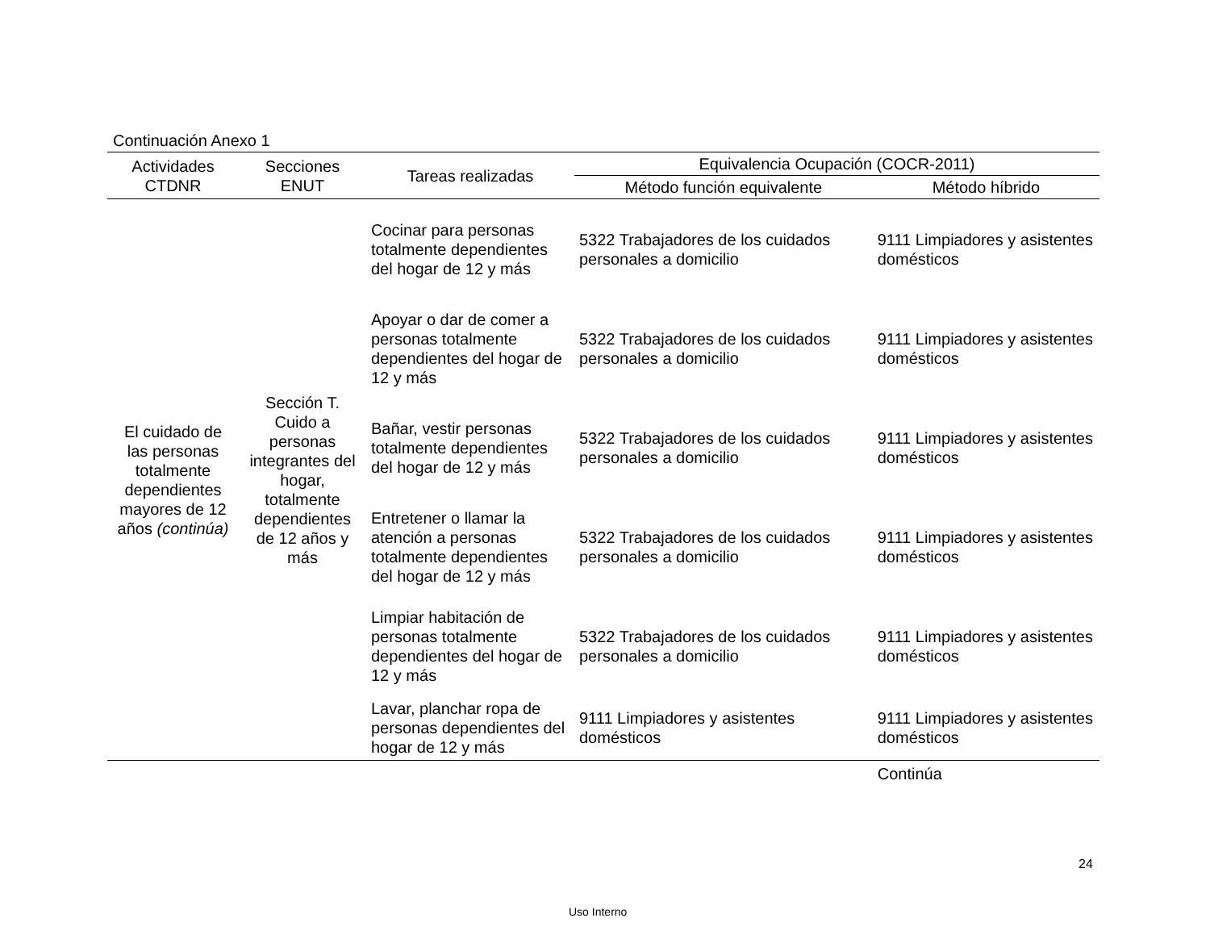Continuación Anexo 1
| Actividades CTDNR | Secciones ENUT | Tareas realizadas | Equivalencia Ocupación (COCR-2011) | |
| --- | --- | --- | --- | --- |
| | | | Método función equivalente | Método híbrido |
| El cuidado de las personas totalmente dependientes mayores de 12 años (continúa) | Sección T. Cuido a personas integrantes del hogar, totalmente dependientes de 12 años y más | Cocinar para personas totalmente dependientes del hogar de 12 y más | 5322 Trabajadores de los cuidados personales a domicilio | 9111 Limpiadores y asistentes domésticos |
| | | Apoyar o dar de comer a personas totalmente dependientes del hogar de 12 y más | 5322 Trabajadores de los cuidados personales a domicilio | 9111 Limpiadores y asistentes domésticos |
| | | Bañar, vestir personas totalmente dependientes del hogar de 12 y más | 5322 Trabajadores de los cuidados personales a domicilio | 9111 Limpiadores y asistentes domésticos |
| | | Entretener o llamar la atención a personas totalmente dependientes del hogar de 12 y más | 5322 Trabajadores de los cuidados personales a domicilio | 9111 Limpiadores y asistentes domésticos |
| | | Limpiar habitación de personas totalmente dependientes del hogar de 12 y más | 5322 Trabajadores de los cuidados personales a domicilio | 9111 Limpiadores y asistentes domésticos |
| | | Lavar, planchar ropa de personas dependientes del hogar de 12 y más | 9111 Limpiadores y asistentes domésticos | 9111 Limpiadores y asistentes domésticos |
| | | | | Continúa |
24
Uso Interno